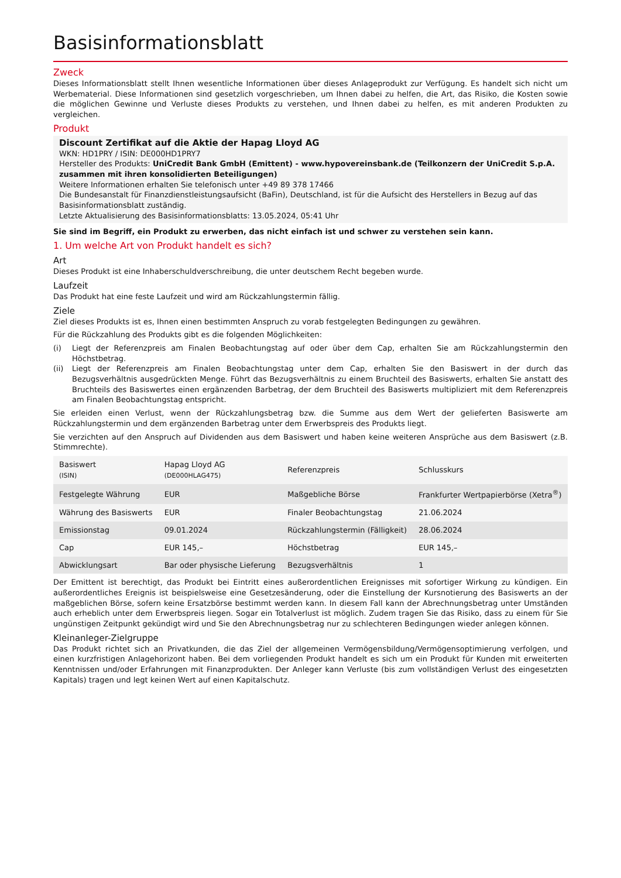Basisinformationsblatt
Zweck
Dieses Informationsblatt stellt Ihnen wesentliche Informationen über dieses Anlageprodukt zur Verfügung. Es handelt sich nicht um Werbematerial. Diese Informationen sind gesetzlich vorgeschrieben, um Ihnen dabei zu helfen, die Art, das Risiko, die Kosten sowie die möglichen Gewinne und Verluste dieses Produkts zu verstehen, und Ihnen dabei zu helfen, es mit anderen Produkten zu vergleichen.
Produkt
Discount Zertifikat auf die Aktie der Hapag Lloyd AG
WKN: HD1PRY / ISIN: DE000HD1PRY7
Hersteller des Produkts: UniCredit Bank GmbH (Emittent) - www.hypovereinsbank.de (Teilkonzern der UniCredit S.p.A. zusammen mit ihren konsolidierten Beteiligungen)
Weitere Informationen erhalten Sie telefonisch unter +49 89 378 17466
Die Bundesanstalt für Finanzdienstleistungsaufsicht (BaFin), Deutschland, ist für die Aufsicht des Herstellers in Bezug auf das Basisinformationsblatt zuständig.
Letzte Aktualisierung des Basisinformationsblatts: 13.05.2024, 05:41 Uhr
Sie sind im Begriff, ein Produkt zu erwerben, das nicht einfach ist und schwer zu verstehen sein kann.
1. Um welche Art von Produkt handelt es sich?
Art
Dieses Produkt ist eine Inhaberschuldverschreibung, die unter deutschem Recht begeben wurde.
Laufzeit
Das Produkt hat eine feste Laufzeit und wird am Rückzahlungstermin fällig.
Ziele
Ziel dieses Produkts ist es, Ihnen einen bestimmten Anspruch zu vorab festgelegten Bedingungen zu gewähren.
Für die Rückzahlung des Produkts gibt es die folgenden Möglichkeiten:
(i) Liegt der Referenzpreis am Finalen Beobachtungstag auf oder über dem Cap, erhalten Sie am Rückzahlungstermin den Höchstbetrag.
(ii) Liegt der Referenzpreis am Finalen Beobachtungstag unter dem Cap, erhalten Sie den Basiswert in der durch das Bezugsverhältnis ausgedrückten Menge. Führt das Bezugsverhältnis zu einem Bruchteil des Basiswerts, erhalten Sie anstatt des Bruchteils des Basiswertes einen ergänzenden Barbetrag, der dem Bruchteil des Basiswerts multipliziert mit dem Referenzpreis am Finalen Beobachtungstag entspricht.
Sie erleiden einen Verlust, wenn der Rückzahlungsbetrag bzw. die Summe aus dem Wert der gelieferten Basiswerte am Rückzahlungstermin und dem ergänzenden Barbetrag unter dem Erwerbspreis des Produkts liegt.
Sie verzichten auf den Anspruch auf Dividenden aus dem Basiswert und haben keine weiteren Ansprüche aus dem Basiswert (z.B. Stimmrechte).
| Basiswert (ISIN) | Hapag Lloyd AG (DE000HLAG475) | Referenzpreis | Schlusskurs |
| Festgelegte Währung | EUR | Maßgebliche Börse | Frankfurter Wertpapierbörse (Xetra<sup>®</sup>) |
| Währung des Basiswerts | EUR | Finaler Beobachtungstag | 21.06.2024 |
| Emissionstag | 09.01.2024 | Rückzahlungstermin (Fälligkeit) | 28.06.2024 |
| Cap | EUR 145,– | Höchstbetrag | EUR 145,– |
| Abwicklungsart | Bar oder physische Lieferung | Bezugsverhältnis | 1 |
Der Emittent ist berechtigt, das Produkt bei Eintritt eines außerordentlichen Ereignisses mit sofortiger Wirkung zu kündigen. Ein außerordentliches Ereignis ist beispielsweise eine Gesetzesänderung, oder die Einstellung der Kursnotierung des Basiswerts an der maßgeblichen Börse, sofern keine Ersatzbörse bestimmt werden kann. In diesem Fall kann der Abrechnungsbetrag unter Umständen auch erheblich unter dem Erwerbspreis liegen. Sogar ein Totalverlust ist möglich. Zudem tragen Sie das Risiko, dass zu einem für Sie ungünstigen Zeitpunkt gekündigt wird und Sie den Abrechnungsbetrag nur zu schlechteren Bedingungen wieder anlegen können.
Kleinanleger-Zielgruppe
Das Produkt richtet sich an Privatkunden, die das Ziel der allgemeinen Vermögensbildung/Vermögensoptimierung verfolgen, und einen kurzfristigen Anlagehorizont haben. Bei dem vorliegenden Produkt handelt es sich um ein Produkt für Kunden mit erweiterten Kenntnissen und/oder Erfahrungen mit Finanzprodukten. Der Anleger kann Verluste (bis zum vollständigen Verlust des eingesetzten Kapitals) tragen und legt keinen Wert auf einen Kapitalschutz.